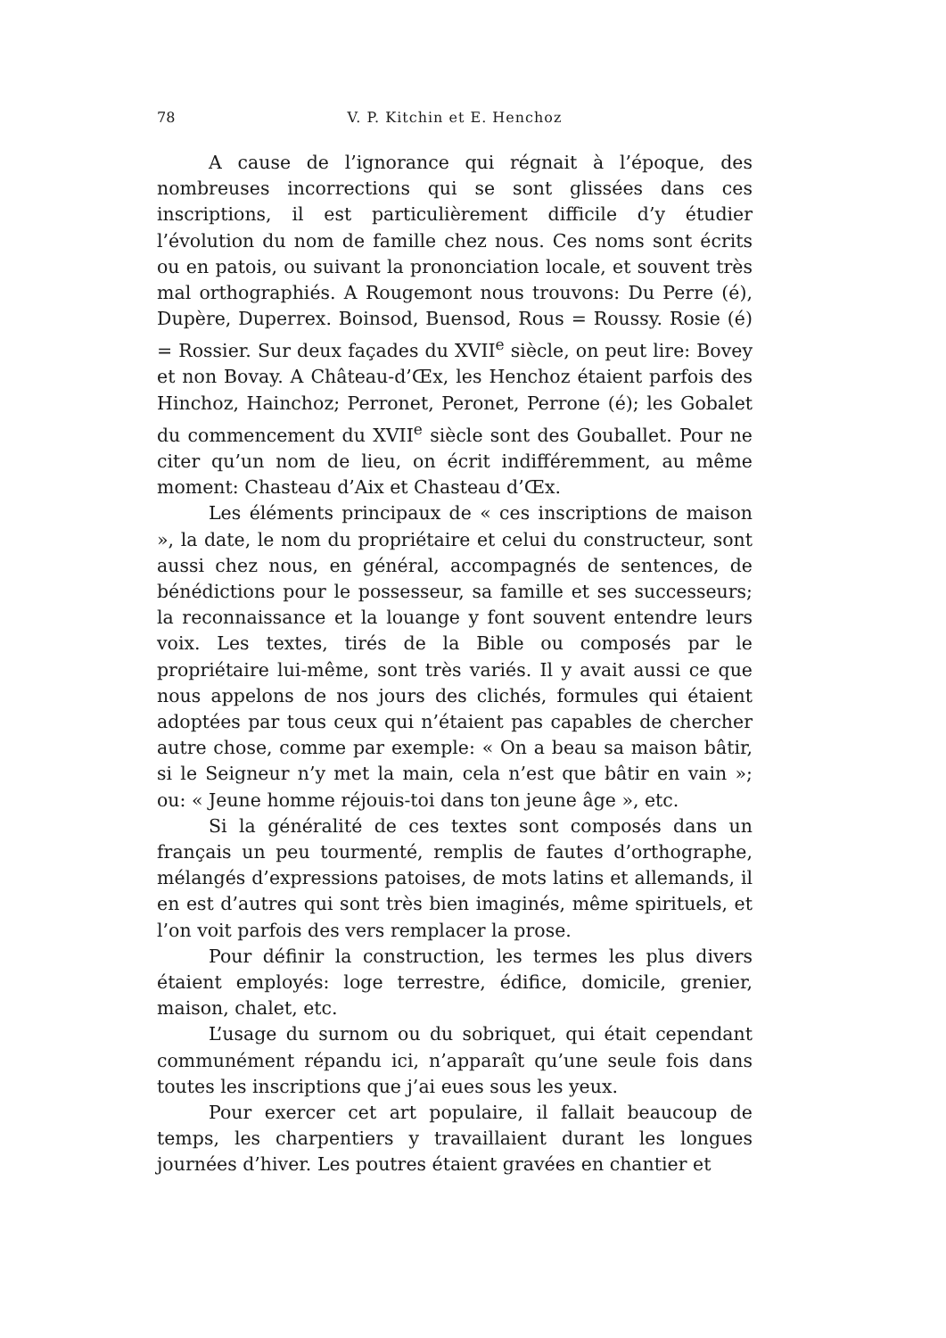78 V. P. Kitchin et E. Henchoz
A cause de l’ignorance qui régnait à l’époque, des nombreuses incorrections qui se sont glissées dans ces inscriptions, il est particulièrement difficile d’y étudier l’évolution du nom de famille chez nous. Ces noms sont écrits ou en patois, ou suivant la prononciation locale, et souvent très mal orthographiés. A Rougemont nous trouvons: Du Perre (é), Dupère, Duperrex. Boinsod, Buensod, Rous = Roussy. Rosie (é) = Rossier. Sur deux façades du XVII<sup>e</sup> siècle, on peut lire: Bovey et non Bovay. A Château-d’Œx, les Henchoz étaient parfois des Hinchoz, Hainchoz; Perronet, Peronet, Perrone (é); les Gobalet du commencement du XVII<sup>e</sup> siècle sont des Gouballet. Pour ne citer qu’un nom de lieu, on écrit indifféremment, au même moment: Chasteau d’Aix et Chasteau d’Œx.
Les éléments principaux de « ces inscriptions de maison », la date, le nom du propriétaire et celui du constructeur, sont aussi chez nous, en général, accompagnés de sentences, de bénédictions pour le possesseur, sa famille et ses successeurs; la reconnaissance et la louange y font souvent entendre leurs voix. Les textes, tirés de la Bible ou composés par le propriétaire lui-même, sont très variés. Il y avait aussi ce que nous appelons de nos jours des clichés, formules qui étaient adoptées par tous ceux qui n’étaient pas capables de chercher autre chose, comme par exemple: « On a beau sa maison bâtir, si le Seigneur n’y met la main, cela n’est que bâtir en vain »; ou: « Jeune homme réjouis-toi dans ton jeune âge », etc.
Si la généralité de ces textes sont composés dans un français un peu tourmenté, remplis de fautes d’orthographe, mélangés d’expressions patoises, de mots latins et allemands, il en est d’autres qui sont très bien imaginés, même spirituels, et l’on voit parfois des vers remplacer la prose.
Pour définir la construction, les termes les plus divers étaient employés: loge terrestre, édifice, domicile, grenier, maison, chalet, etc.
L’usage du surnom ou du sobriquet, qui était cependant communément répandu ici, n’apparaît qu’une seule fois dans toutes les inscriptions que j’ai eues sous les yeux.
Pour exercer cet art populaire, il fallait beaucoup de temps, les charpentiers y travaillaient durant les longues journées d’hiver. Les poutres étaient gravées en chantier et